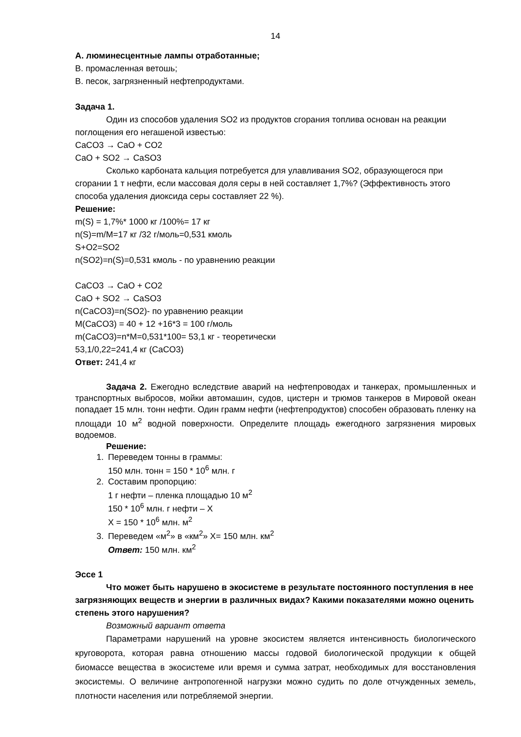14
А. люминесцентные лампы отработанные;
В. промасленная ветошь;
В. песок, загрязненный нефтепродуктами.
Задача 1.
Один из способов удаления SO2 из продуктов сгорания топлива основан на реакции поглощения его негашеной известью:
CaCO3 → CaO + CO2
CaO + SO2 → CaSO3
Сколько карбоната кальция потребуется для улавливания SO2, образующегося при сгорании 1 т нефти, если массовая доля серы в ней составляет 1,7%? (Эффективность этого способа удаления диоксида серы составляет 22 %).
Решение:
m(S) = 1,7%* 1000 кг /100%= 17 кг
n(S)=m/M=17 кг /32 г/моль=0,531 кмоль
S+O2=SO2
n(SO2)=n(S)=0,531 кмоль - по уравнению реакции
CaCO3 → CaO + CO2
CaO + SO2 → CaSO3
n(CaCO3)=n(SO2)- по уравнению реакции
M(CaCO3) = 40 + 12 +16*3 = 100 г/моль
m(CaCO3)=n*M=0,531*100= 53,1 кг - теоретически
53,1/0,22=241,4 кг (CaCO3)
Ответ: 241,4 кг
Задача 2. Ежегодно вследствие аварий на нефтепроводах и танкерах, промышленных и транспортных выбросов, мойки автомашин, судов, цистерн и трюмов танкеров в Мировой океан попадает 15 млн. тонн нефти. Один грамм нефти (нефтепродуктов) способен образовать пленку на площади 10 м<sup>2</sup> водной поверхности. Определите площадь ежегодного загрязнения мировых водоемов.
Решение:
1. Переведем тонны в граммы:
150 млн. тонн = 150 * 10<sup>6</sup> млн. г
2. Составим пропорцию:
1 г нефти – пленка площадью 10 м<sup>2</sup>
150 * 10<sup>6</sup> млн. г нефти – Х
Х = 150 * 10<sup>6</sup> млн. м<sup>2</sup>
3. Переведем «м<sup>2</sup>» в «км<sup>2</sup>» Х= 150 млн. км<sup>2</sup>
Ответ: 150 млн. км<sup>2</sup>
Эссе 1
Что может быть нарушено в экосистеме в результате постоянного поступления в нее загрязняющих веществ и энергии в различных видах? Какими показателями можно оценить степень этого нарушения?
Возможный вариант ответа
Параметрами нарушений на уровне экосистем является интенсивность биологического круговорота, которая равна отношению массы годовой биологической продукции к общей биомассе вещества в экосистеме или время и сумма затрат, необходимых для восстановления экосистемы. О величине антропогенной нагрузки можно судить по доле отчужденных земель, плотности населения или потребляемой энергии.